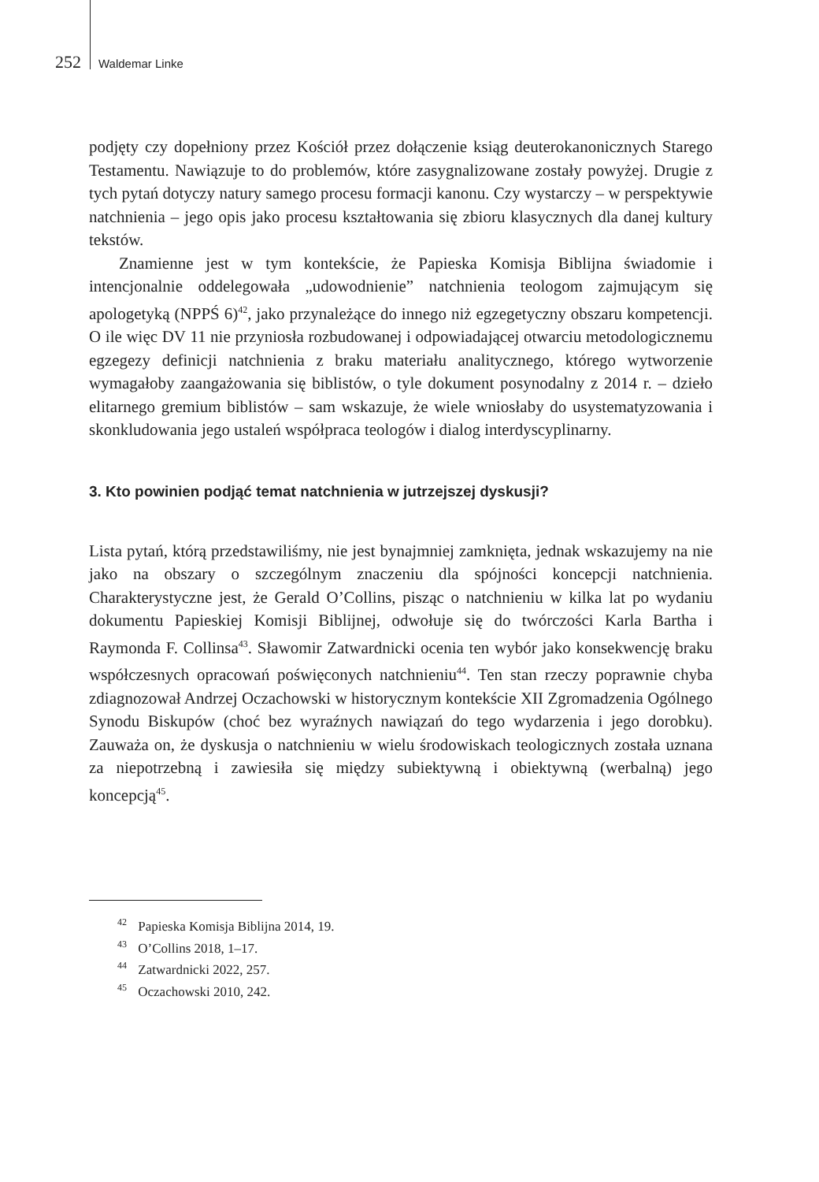252 Waldemar Linke
podjęty czy dopełniony przez Kościół przez dołączenie ksiąg deuterokanonicznych Starego Testamentu. Nawiązuje to do problemów, które zasygnalizowane zostały powyżej. Drugie z tych pytań dotyczy natury samego procesu formacji kanonu. Czy wystarczy – w perspektywie natchnienia – jego opis jako procesu kształtowania się zbioru klasycznych dla danej kultury tekstów.
Znamienne jest w tym kontekście, że Papieska Komisja Biblijna świadomie i intencjonalnie oddelegowała „udowodnienie” natchnienia teologom zajmującym się apologetyką (NPPŚ 6)<sup>42</sup>, jako przynależące do innego niż egzegetyczny obszaru kompetencji. O ile więc DV 11 nie przyniosła rozbudowanej i odpowiadającej otwarciu metodologicznemu egzegezy definicji natchnienia z braku materiału analitycznego, którego wytworzenie wymagałoby zaangażowania się biblistów, o tyle dokument posynodalny z 2014 r. – dzieło elitarnego gremium biblistów – sam wskazuje, że wiele wniosłaby do usystematyzowania i skonkludowania jego ustaleń współpraca teologów i dialog interdyscyplinarny.
3. Kto powinien podjąć temat natchnienia w jutrzejszej dyskusji?
Lista pytań, którą przedstawiliśmy, nie jest bynajmniej zamknięta, jednak wskazujemy na nie jako na obszary o szczególnym znaczeniu dla spójności koncepcji natchnienia. Charakterystyczne jest, że Gerald O’Collins, pisząc o natchnieniu w kilka lat po wydaniu dokumentu Papieskiej Komisji Biblijnej, odwołuje się do twórczości Karla Bartha i Raymonda F. Collinsa<sup>43</sup>. Sławomir Zatwardnicki ocenia ten wybór jako konsekwencję braku współczesnych opracowań poświęconych natchnieniu<sup>44</sup>. Ten stan rzeczy poprawnie chyba zdiagnozował Andrzej Oczachowski w historycznym kontekście XII Zgromadzenia Ogólnego Synodu Biskupów (choć bez wyraźnych nawiązań do tego wydarzenia i jego dorobku). Zauważa on, że dyskusja o natchnieniu w wielu środowiskach teologicznych została uznana za niepotrzebną i zawiesiła się między subiektywną i obiektywną (werbalną) jego koncepcją<sup>45</sup>.
<sup>42</sup> Papieska Komisja Biblijna 2014, 19.
<sup>43</sup> O’Collins 2018, 1–17.
<sup>44</sup> Zatwardnicki 2022, 257.
<sup>45</sup> Oczachowski 2010, 242.